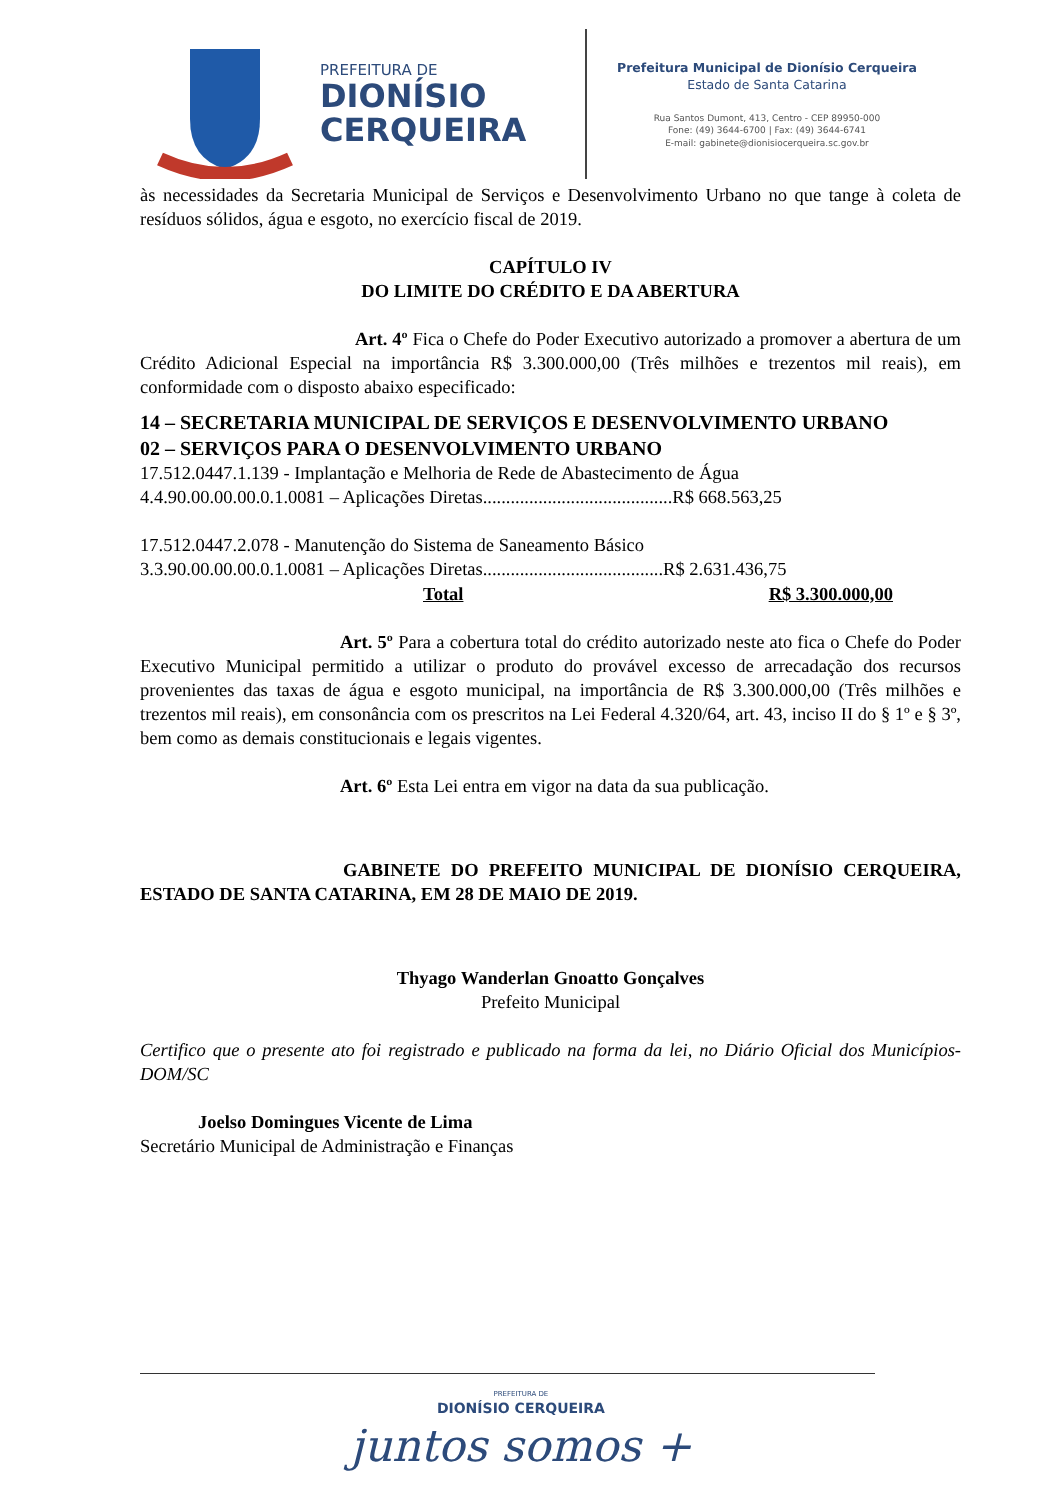PREFEITURA DE
DIONÍSIO
CERQUEIRA
Prefeitura Municipal de Dionísio Cerqueira
Estado de Santa Catarina
Rua Santos Dumont, 413, Centro - CEP 89950-000
Fone: (49) 3644-6700 | Fax: (49) 3644-6741
E-mail: gabinete@dionisiocerqueira.sc.gov.br
às necessidades da Secretaria Municipal de Serviços e Desenvolvimento Urbano no que tange à coleta de resíduos sólidos, água e esgoto, no exercício fiscal de 2019.
CAPÍTULO IV
DO LIMITE DO CRÉDITO E DA ABERTURA
Art. 4º Fica o Chefe do Poder Executivo autorizado a promover a abertura de um Crédito Adicional Especial na importância R$ 3.300.000,00 (Três milhões e trezentos mil reais), em conformidade com o disposto abaixo especificado:
14 – SECRETARIA MUNICIPAL DE SERVIÇOS E DESENVOLVIMENTO URBANO
02 – SERVIÇOS PARA O DESENVOLVIMENTO URBANO
17.512.0447.1.139 - Implantação e Melhoria de Rede de Abastecimento de Água
4.4.90.00.00.00.0.1.0081 – Aplicações Diretas.........................................R$ 668.563,25
17.512.0447.2.078 - Manutenção do Sistema de Saneamento Básico
3.3.90.00.00.00.0.1.0081 – Aplicações Diretas.......................................R$ 2.631.436,75
Total R$ 3.300.000,00
Art. 5º Para a cobertura total do crédito autorizado neste ato fica o Chefe do Poder Executivo Municipal permitido a utilizar o produto do provável excesso de arrecadação dos recursos provenientes das taxas de água e esgoto municipal, na importância de R$ 3.300.000,00 (Três milhões e trezentos mil reais), em consonância com os prescritos na Lei Federal 4.320/64, art. 43, inciso II do § 1º e § 3º, bem como as demais constitucionais e legais vigentes.
Art. 6º Esta Lei entra em vigor na data da sua publicação.
GABINETE DO PREFEITO MUNICIPAL DE DIONÍSIO CERQUEIRA, ESTADO DE SANTA CATARINA, EM 28 DE MAIO DE 2019.
Thyago Wanderlan Gnoatto Gonçalves
Prefeito Municipal
Certifico que o presente ato foi registrado e publicado na forma da lei, no Diário Oficial dos Municípios-DOM/SC
Joelso Domingues Vicente de Lima
Secretário Municipal de Administração e Finanças
PREFEITURA DE
DIONÍSIO CERQUEIRA
juntos somos +